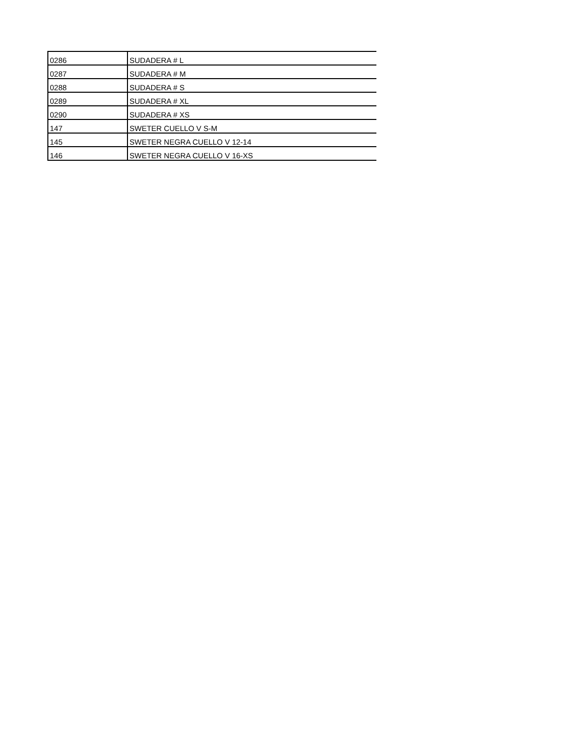| 0286 | SUDADERA # L |
| 0287 | SUDADERA # M |
| 0288 | SUDADERA # S |
| 0289 | SUDADERA # XL |
| 0290 | SUDADERA # XS |
| 147 | SWETER CUELLO V S-M |
| 145 | SWETER NEGRA CUELLO V 12-14 |
| 146 | SWETER NEGRA CUELLO V 16-XS |